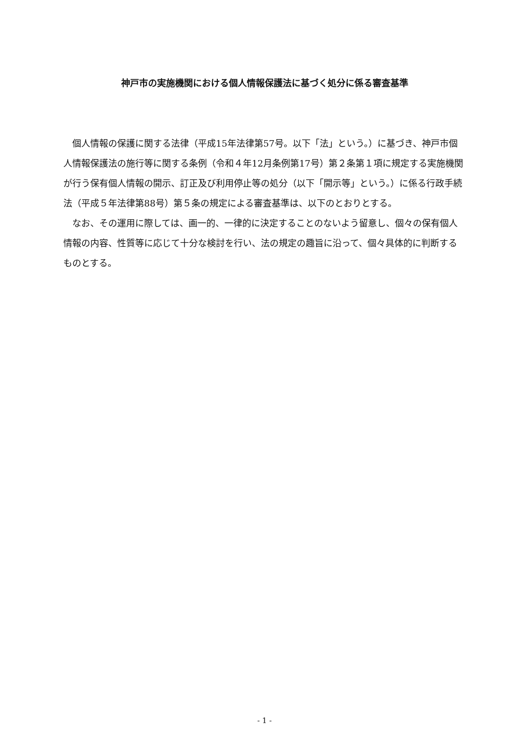神戸市の実施機関における個人情報保護法に基づく処分に係る審査基準
個人情報の保護に関する法律（平成15年法律第57号。以下「法」という。）に基づき、神戸市個人情報保護法の施行等に関する条例（令和４年12月条例第17号）第２条第１項に規定する実施機関が行う保有個人情報の開示、訂正及び利用停止等の処分（以下「開示等」という。）に係る行政手続法（平成５年法律第88号）第５条の規定による審査基準は、以下のとおりとする。
なお、その運用に際しては、画一的、一律的に決定することのないよう留意し、個々の保有個人情報の内容、性質等に応じて十分な検討を行い、法の規定の趣旨に沿って、個々具体的に判断するものとする。
- 1 -